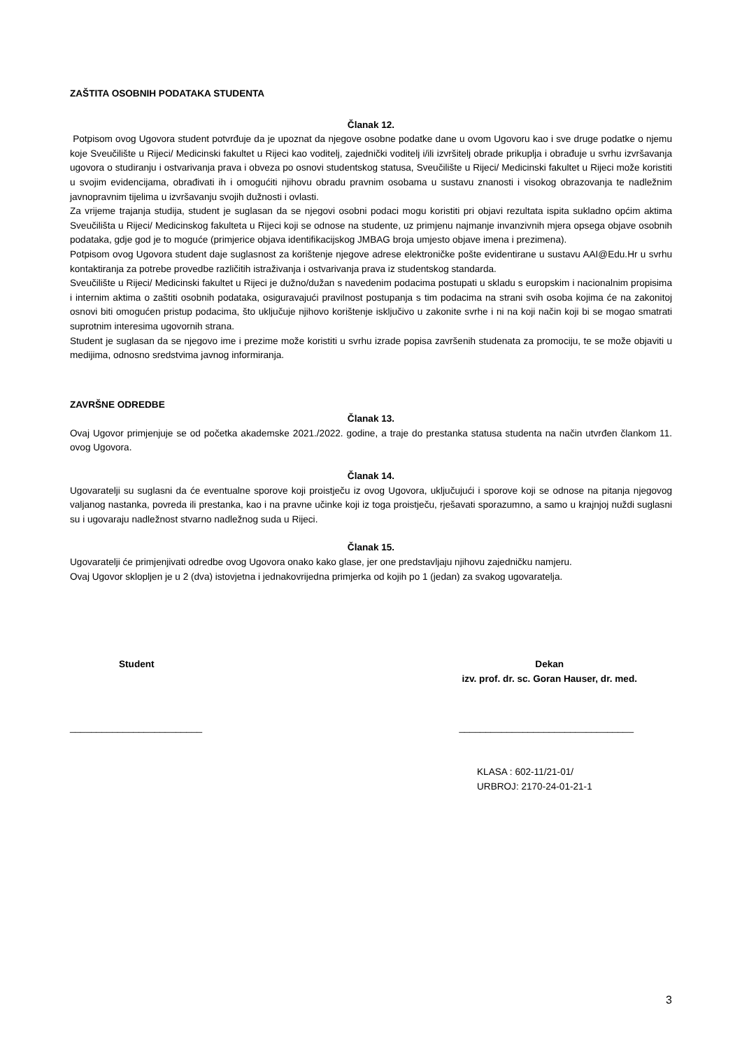ZAŠTITA OSOBNIH PODATAKA STUDENTA
Članak 12.
Potpisom ovog Ugovora student potvrđuje da je upoznat da njegove osobne podatke dane u ovom Ugovoru kao i sve druge podatke o njemu koje Sveučilište u Rijeci/ Medicinski fakultet u Rijeci kao voditelj, zajednički voditelj i/ili izvršitelj obrade prikuplja i obrađuje u svrhu izvršavanja ugovora o studiranju i ostvarivanja prava i obveza po osnovi studentskog statusa, Sveučilište u Rijeci/ Medicinski fakultet u Rijeci može koristiti u svojim evidencijama, obrađivati ih i omogućiti njihovu obradu pravnim osobama u sustavu znanosti i visokog obrazovanja te nadležnim javnopravnim tijelima u izvršavanju svojih dužnosti i ovlasti.
Za vrijeme trajanja studija, student je suglasan da se njegovi osobni podaci mogu koristiti pri objavi rezultata ispita sukladno općim aktima Sveučilišta u Rijeci/ Medicinskog fakulteta u Rijeci koji se odnose na studente, uz primjenu najmanje invanzivnih mjera opsega objave osobnih podataka, gdje god je to moguće (primjerice objava identifikacijskog JMBAG broja umjesto objave imena i prezimena).
Potpisom ovog Ugovora student daje suglasnost za korištenje njegove adrese elektroničke pošte evidentirane u sustavu AAI@Edu.Hr u svrhu kontaktiranja za potrebe provedbe različitih istraživanja i ostvarivanja prava iz studentskog standarda.
Sveučilište u Rijeci/ Medicinski fakultet u Rijeci je dužno/dužan s navedenim podacima postupati u skladu s europskim i nacionalnim propisima i internim aktima o zaštiti osobnih podataka, osiguravajući pravilnost postupanja s tim podacima na strani svih osoba kojima će na zakonitoj osnovi biti omogućen pristup podacima, što uključuje njihovo korištenje isključivo u zakonite svrhe i ni na koji način koji bi se mogao smatrati suprotnim interesima ugovornih strana.
Student je suglasan da se njegovo ime i prezime može koristiti u svrhu izrade popisa završenih studenata za promociju, te se može objaviti u medijima, odnosno sredstvima javnog informiranja.
ZAVRŠNE ODREDBE
Članak 13.
Ovaj Ugovor primjenjuje se od početka akademske 2021./2022. godine, a traje do prestanka statusa studenta na način utvrđen člankom 11. ovog Ugovora.
Članak 14.
Ugovaratelji su suglasni da će eventualne sporove koji proistječu iz ovog Ugovora, uključujući i sporove koji se odnose na pitanja njegovog valjanog nastanka, povreda ili prestanka, kao i na pravne učinke koji iz toga proistječu, rješavati sporazumno, a samo u krajnjoj nuždi suglasni su i ugovaraju nadležnost stvarno nadležnog suda u Rijeci.
Članak 15.
Ugovaratelji će primjenjivati odredbe ovog Ugovora onako kako glase, jer one predstavljaju njihovu zajedničku namjeru.
Ovaj Ugovor sklopljen je u 2 (dva) istovjetna i jednakovrijedna primjerka od kojih po 1 (jedan) za svakog ugovaratelja.
Student Dekan
izv. prof. dr. sc. Goran Hauser, dr. med.
_________________________ _________________________________
KLASA : 602-11/21-01/
URBROJ: 2170-24-01-21-1
3